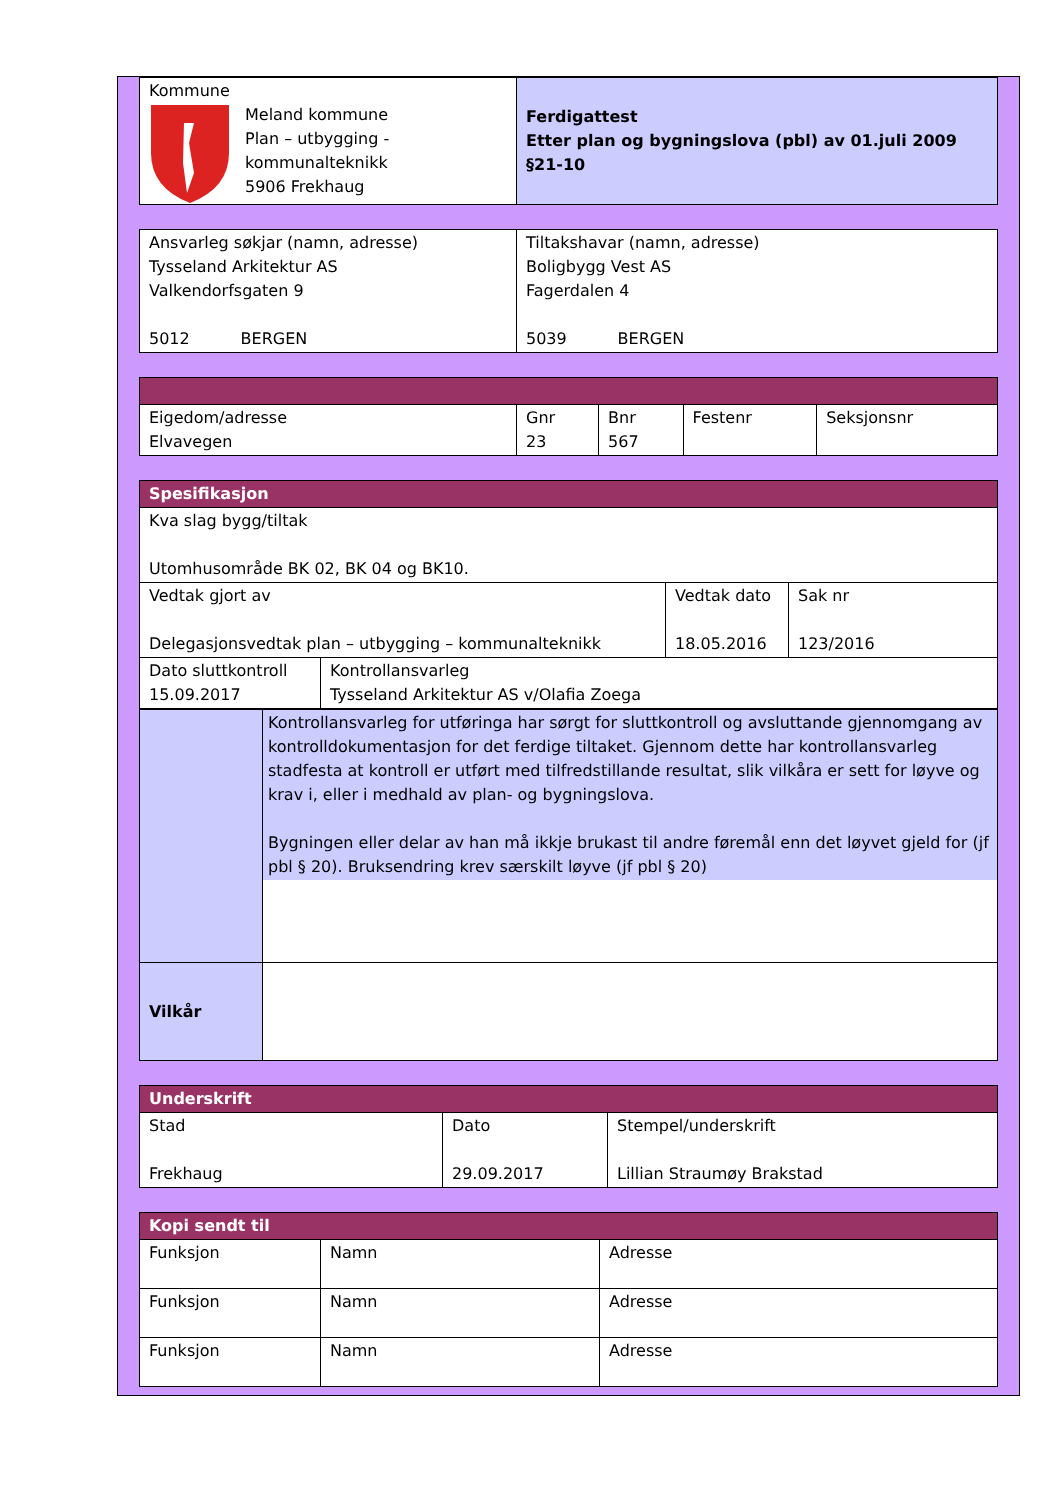| Kommune Meland kommune Plan – utbygging - kommunalteknikk 5906 Frekhaug | Ferdigattest Etter plan og bygningslova (pbl) av 01.juli 2009 §21-10 |
| Ansvarleg søkjar (namn, adresse) Tysseland Arkitektur AS Valkendorfsgaten 9 5012 BERGEN | Tiltakshavar (namn, adresse) Boligbygg Vest AS Fagerdalen 4 5039 BERGEN |
| Eigedom/adresse Elvavegen | Gnr 23 | Bnr 567 | Festenr | Seksjonsnr |
| Spesifikasjon | | | |
| Kva slag bygg/tiltak Utomhusområde BK 02, BK 04 og BK10. | | | |
| Vedtak gjort av Delegasjonsvedtak plan – utbygging – kommunalteknikk | | Vedtak dato 18.05.2016 | Sak nr 123/2016 |
| Dato sluttkontroll 15.09.2017 | Kontrollansvarleg Tysseland Arkitektur AS v/Olafia Zoega | | |
| | Kontrollansvarleg for utføringa har sørgt for sluttkontroll og avsluttande gjennomgang av kontrolldokumentasjon for det ferdige tiltaket. Gjennom dette har kontrollansvarleg stadfesta at kontroll er utført med tilfredstillande resultat, slik vilkåra er sett for løyve og krav i, eller i medhald av plan- og bygningslova. Bygningen eller delar av han må ikkje brukast til andre føremål enn det løyvet gjeld for (jf pbl § 20). Bruksendring krev særskilt løyve (jf pbl § 20) |
| Vilkår | |
| Underskrift | | |
| Stad Frekhaug | Dato 29.09.2017 | Stempel/underskrift Lillian Straumøy Brakstad |
| Kopi sendt til | | |
| Funksjon | Namn | Adresse |
| Funksjon | Namn | Adresse |
| Funksjon | Namn | Adresse |